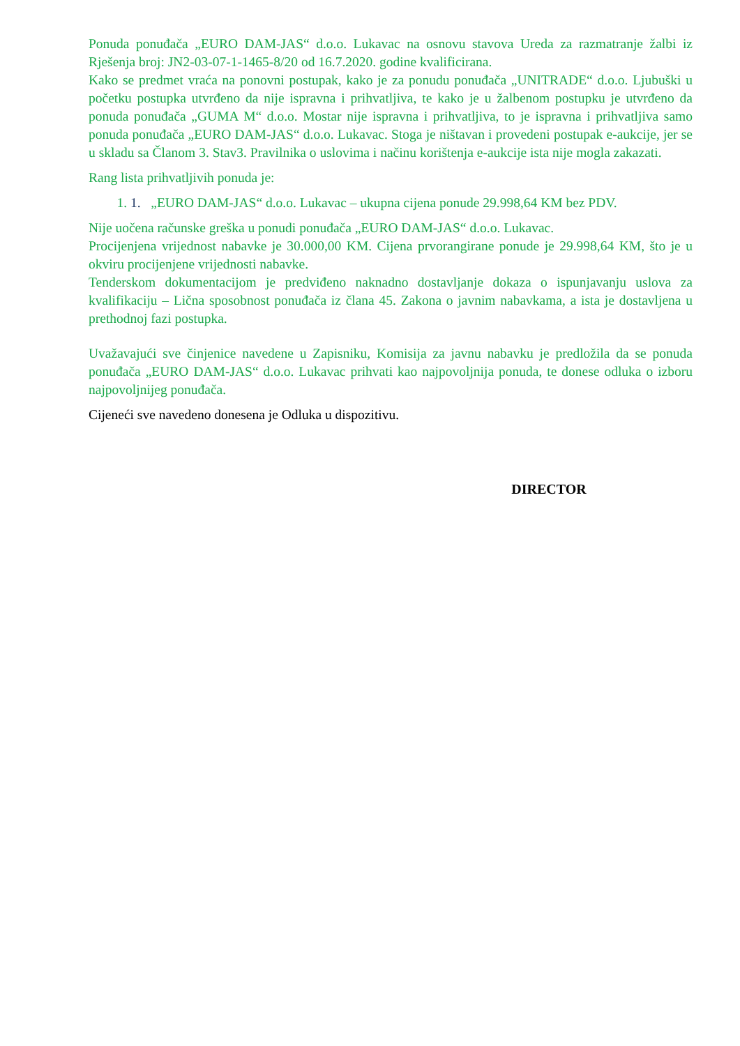Ponuda ponuđača „EURO DAM-JAS“ d.o.o. Lukavac na osnovu stavova Ureda za razmatranje žalbi iz Rješenja broj: JN2-03-07-1-1465-8/20 od 16.7.2020. godine kvalificirana.
Kako se predmet vraća na ponovni postupak, kako je za ponudu ponuđača „UNITRADE“ d.o.o. Ljubuški u početku postupka utvrđeno da nije ispravna i prihvatljiva, te kako je u žalbenom postupku je utvrđeno da ponuda ponuđača „GUMA M“ d.o.o. Mostar nije ispravna i prihvatljiva, to je ispravna i prihvatljiva samo ponuda ponuđača „EURO DAM-JAS“ d.o.o. Lukavac. Stoga je ništavan i provedeni postupak e-aukcije, jer se u skladu sa Članom 3. Stav3. Pravilnika o uslovima i načinu korištenja e-aukcije ista nije mogla zakazati.
Rang lista prihvatljivih ponuda je:
1. 1. „EURO DAM-JAS“ d.o.o. Lukavac – ukupna cijena ponude 29.998,64 KM bez PDV.
Nije uočena računske greška u ponudi ponuđača „EURO DAM-JAS“ d.o.o. Lukavac.
Procijenjena vrijednost nabavke je 30.000,00 KM. Cijena prvorangirane ponude je 29.998,64 KM, što je u okviru procijenjene vrijednosti nabavke.
Tenderskom dokumentacijom je predviđeno naknadno dostavljanje dokaza o ispunjavanju uslova za kvalifikaciju – Lična sposobnost ponuđača iz člana 45. Zakona o javnim nabavkama, a ista je dostavljena u prethodnoj fazi postupka.
Uvažavajući sve činjenice navedene u Zapisniku, Komisija za javnu nabavku je predložila da se ponuda ponuđača „EURO DAM-JAS“ d.o.o. Lukavac prihvati kao najpovoljnija ponuda, te donese odluka o izboru najpovoljnijeg ponuđača.
Cijeneći sve navedeno donesena je Odluka u dispozitivu.
DIRECTOR